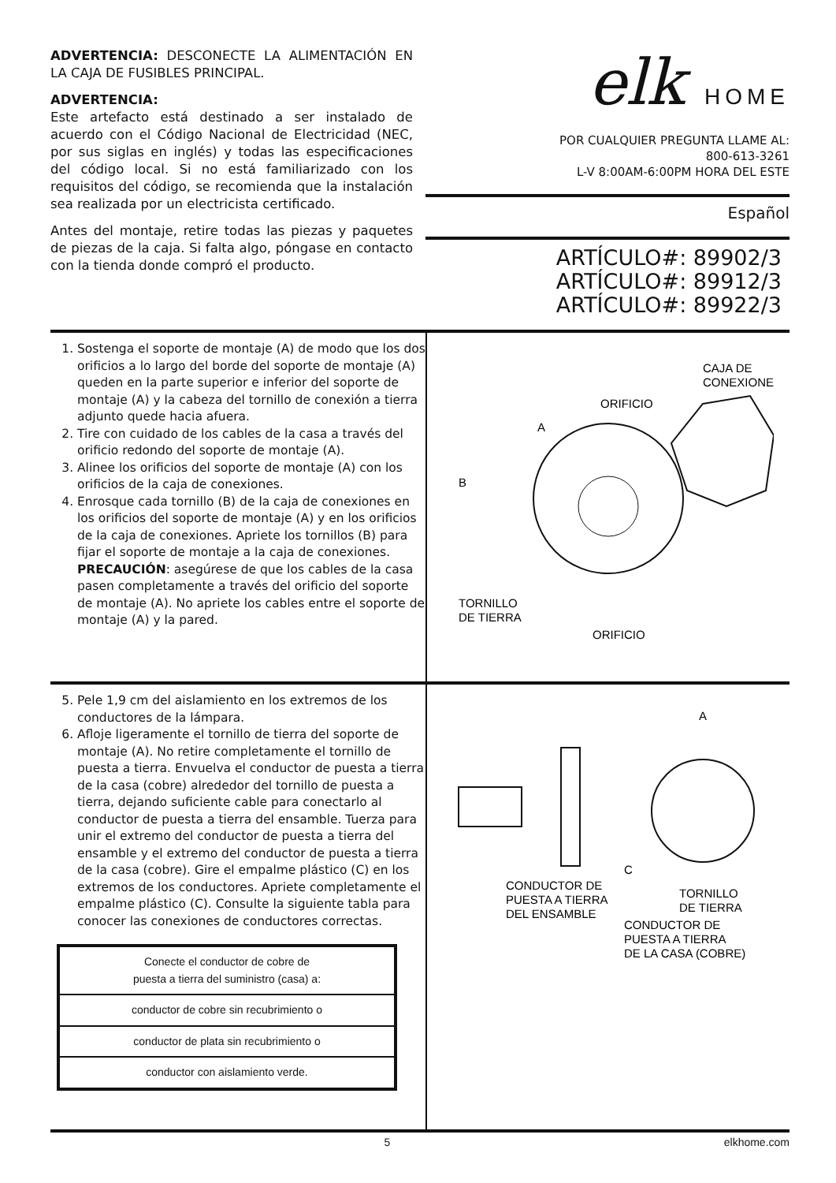ADVERTENCIA: DESCONECTE LA ALIMENTACIÓN EN LA CAJA DE FUSIBLES PRINCIPAL.
ADVERTENCIA:
Este artefacto está destinado a ser instalado de acuerdo con el Código Nacional de Electricidad (NEC, por sus siglas en inglés) y todas las especificaciones del código local. Si no está familiarizado con los requisitos del código, se recomienda que la instalación sea realizada por un electricista certificado.
Antes del montaje, retire todas las piezas y paquetes de piezas de la caja. Si falta algo, póngase en contacto con la tienda donde compró el producto.
elk HOME
POR CUALQUIER PREGUNTA LLAME AL:
800-613-3261
L-V 8:00AM-6:00PM HORA DEL ESTE
Español
ARTÍCULO#: 89902/3
ARTÍCULO#: 89912/3
ARTÍCULO#: 89922/3
1. Sostenga el soporte de montaje (A) de modo que los dos orificios a lo largo del borde del soporte de montaje (A) queden en la parte superior e inferior del soporte de montaje (A) y la cabeza del tornillo de conexión a tierra adjunto quede hacia afuera.
2. Tire con cuidado de los cables de la casa a través del orificio redondo del soporte de montaje (A).
3. Alinee los orificios del soporte de montaje (A) con los orificios de la caja de conexiones.
4. Enrosque cada tornillo (B) de la caja de conexiones en los orificios del soporte de montaje (A) y en los orificios de la caja de conexiones. Apriete los tornillos (B) para fijar el soporte de montaje a la caja de conexiones. PRECAUCIÓN: asegúrese de que los cables de la casa pasen completamente a través del orificio del soporte de montaje (A). No apriete los cables entre el soporte de montaje (A) y la pared.
CAJA DE
CONEXIONES
ORIFICIO
A
B
TORNILLO
DE TIERRA
ORIFICIO
5. Pele 1,9 cm del aislamiento en los extremos de los conductores de la lámpara.
6. Afloje ligeramente el tornillo de tierra del soporte de montaje (A). No retire completamente el tornillo de puesta a tierra. Envuelva el conductor de puesta a tierra de la casa (cobre) alrededor del tornillo de puesta a tierra, dejando suficiente cable para conectarlo al conductor de puesta a tierra del ensamble. Tuerza para unir el extremo del conductor de puesta a tierra del ensamble y el extremo del conductor de puesta a tierra de la casa (cobre). Gire el empalme plástico (C) en los extremos de los conductores. Apriete completamente el empalme plástico (C). Consulte la siguiente tabla para conocer las conexiones de conductores correctas.
| Conecte el conductor de cobre de puesta a tierra del suministro (casa) a: |
| --- |
| conductor de cobre sin recubrimiento o |
| conductor de plata sin recubrimiento o |
| conductor con aislamiento verde. |
A
C
CONDUCTOR DE
PUESTA A TIERRA
DEL ENSAMBLE
TORNILLO
DE TIERRA
CONDUCTOR DE
PUESTA A TIERRA
DE LA CASA (COBRE)
5 elkhome.com